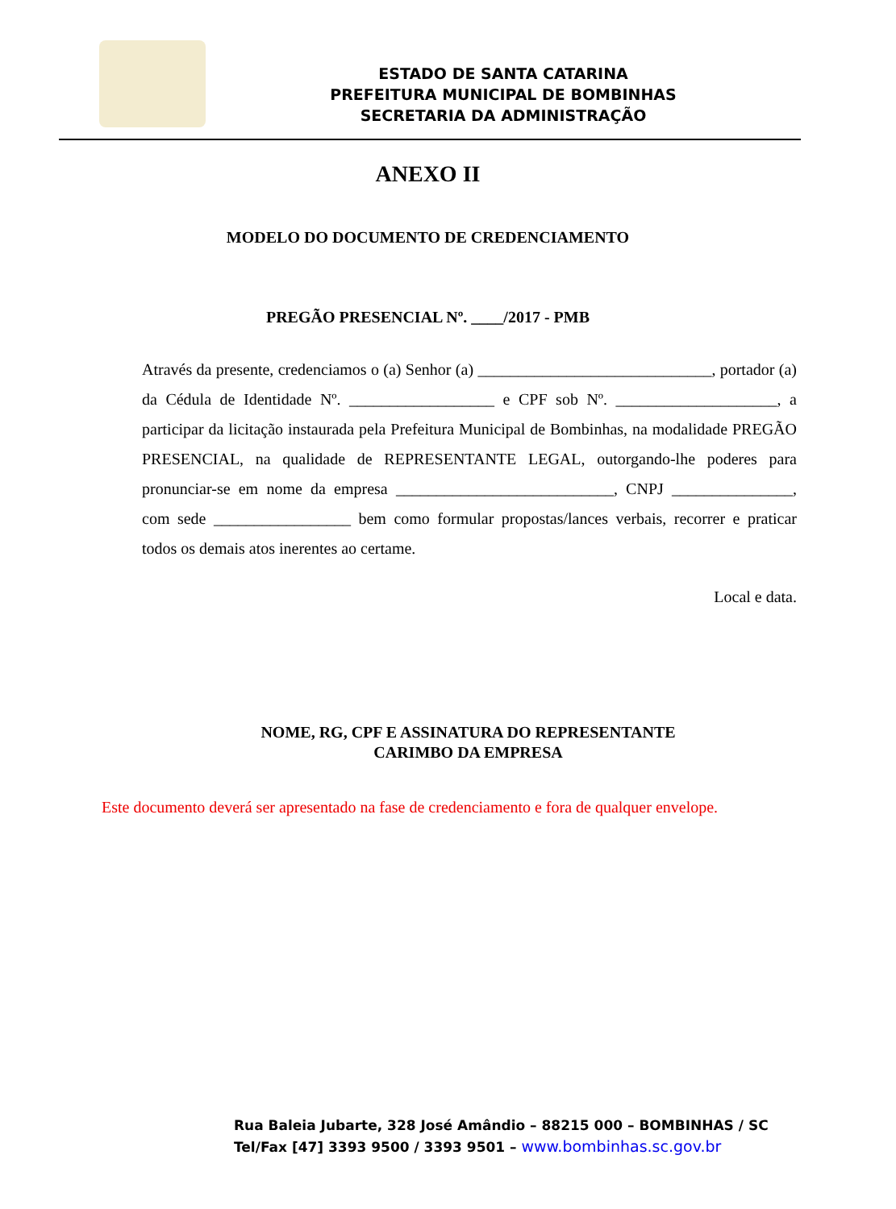ESTADO DE SANTA CATARINA
PREFEITURA MUNICIPAL DE BOMBINHAS
SECRETARIA DA ADMINISTRAÇÃO
ANEXO II
MODELO DO DOCUMENTO DE CREDENCIAMENTO
PREGÃO PRESENCIAL Nº. ____/2017 - PMB
Através da presente, credenciamos o (a) Senhor (a) _____________________________, portador (a) da Cédula de Identidade Nº. __________________ e CPF sob Nº. ____________________, a participar da licitação instaurada pela Prefeitura Municipal de Bombinhas, na modalidade PREGÃO PRESENCIAL, na qualidade de REPRESENTANTE LEGAL, outorgando-lhe poderes para pronunciar-se em nome da empresa ___________________________, CNPJ _______________, com sede _________________ bem como formular propostas/lances verbais, recorrer e praticar todos os demais atos inerentes ao certame.
Local e data.
NOME, RG, CPF E ASSINATURA DO REPRESENTANTE
CARIMBO DA EMPRESA
Este documento deverá ser apresentado na fase de credenciamento e fora de qualquer envelope.
Rua Baleia Jubarte, 328 José Amândio – 88215 000 – BOMBINHAS / SC
Tel/Fax [47] 3393 9500 / 3393 9501 – www.bombinhas.sc.gov.br